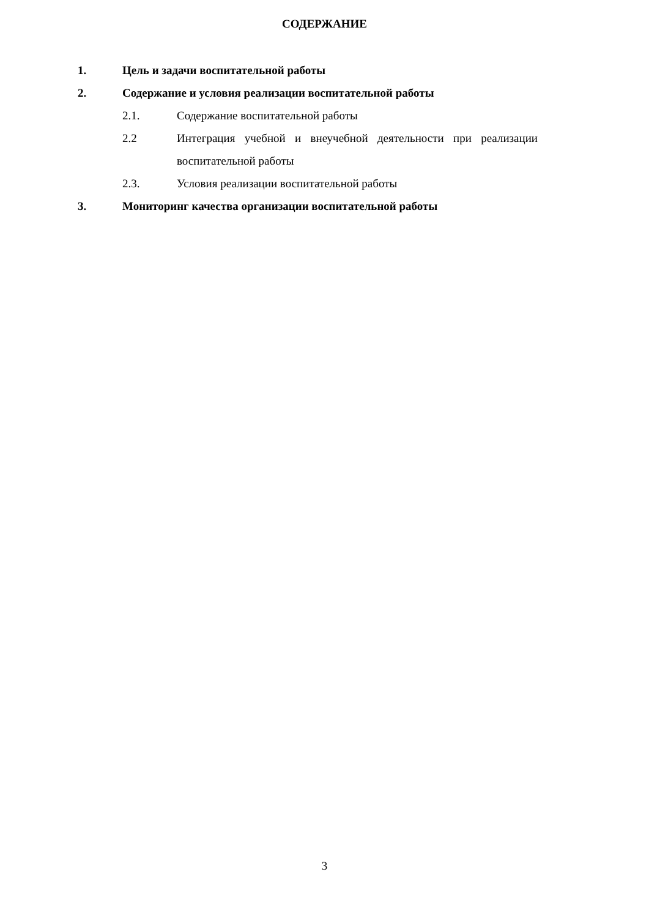СОДЕРЖАНИЕ
1. Цель и задачи воспитательной работы
2. Содержание и условия реализации воспитательной работы
2.1. Содержание воспитательной работы
2.2 Интеграция учебной и внеучебной деятельности при реализации воспитательной работы
2.3. Условия реализации воспитательной работы
3. Мониторинг качества организации воспитательной работы
3